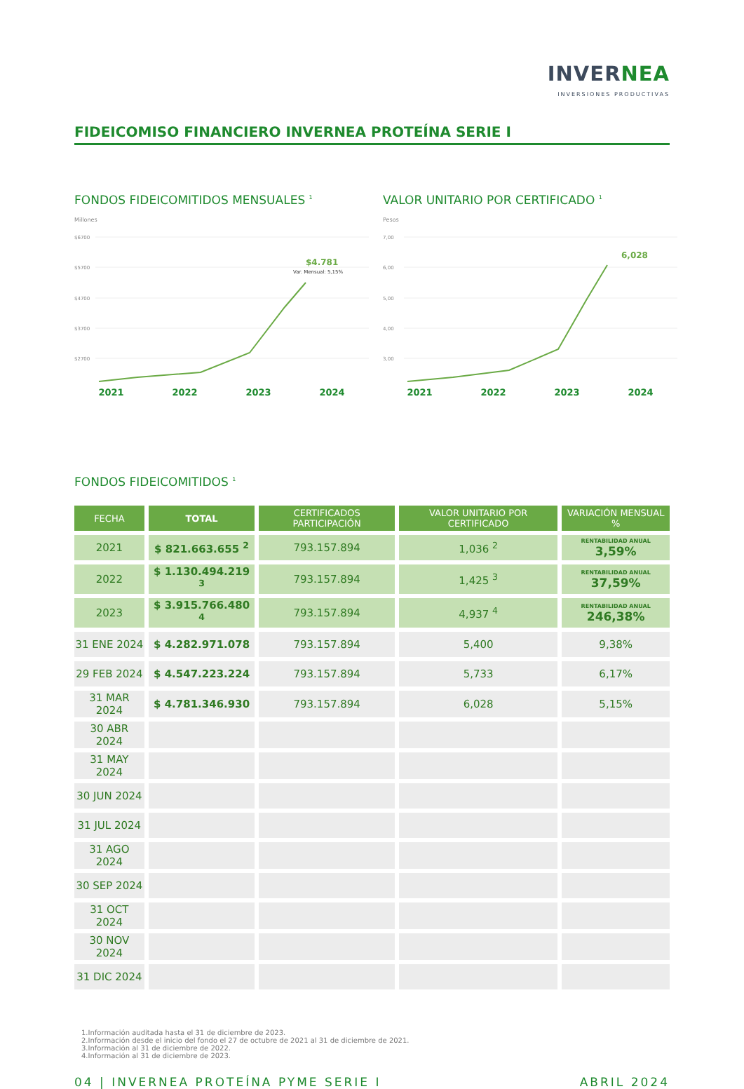INVERNEA
INVERSIONES PRODUCTIVAS
FIDEICOMISO FINANCIERO INVERNEA PROTEÍNA SERIE I
FONDOS FIDEICOMITIDOS MENSUALES <sup>1</sup>
Millones
$6700
$5700
$4700
$3700
$2700
$4.781
Var. Mensual: 5,15%
2021 2022 2023 2024
VALOR UNITARIO POR CERTIFICADO <sup>1</sup>
Pesos
7,00
6,00
5,00
4,00
3,00
6,028
2021 2022 2023 2024
FONDOS FIDEICOMITIDOS <sup>1</sup>
| FECHA | TOTAL | CERTIFICADOS PARTICIPACIÓN | VALOR UNITARIO POR CERTIFICADO | VARIACIÓN MENSUAL % |
| --- | --- | --- | --- | --- |
| 2021 | $ 821.663.655 <sup>2</sup> | 793.157.894 | 1,036 <sup>2</sup> | RENTABILIDAD ANUAL 3,59% |
| 2022 | $ 1.130.494.219 <sup>3</sup> | 793.157.894 | 1,425 <sup>3</sup> | RENTABILIDAD ANUAL 37,59% |
| 2023 | $ 3.915.766.480 <sup>4</sup> | 793.157.894 | 4,937 <sup>4</sup> | RENTABILIDAD ANUAL 246,38% |
| 31 ENE 2024 | $ 4.282.971.078 | 793.157.894 | 5,400 | 9,38% |
| 29 FEB 2024 | $ 4.547.223.224 | 793.157.894 | 5,733 | 6,17% |
| 31 MAR 2024 | $ 4.781.346.930 | 793.157.894 | 6,028 | 5,15% |
| 30 ABR 2024 | | | | |
| 31 MAY 2024 | | | | |
| 30 JUN 2024 | | | | |
| 31 JUL 2024 | | | | |
| 31 AGO 2024 | | | | |
| 30 SEP 2024 | | | | |
| 31 OCT 2024 | | | | |
| 30 NOV 2024 | | | | |
| 31 DIC 2024 | | | | |
1.Información auditada hasta el 31 de diciembre de 2023.
2.Información desde el inicio del fondo el 27 de octubre de 2021 al 31 de diciembre de 2021.
3.Información al 31 de diciembre de 2022.
4.Información al 31 de diciembre de 2023.
04 | INVERNEA PROTEÍNA PYME SERIE I ABRIL 2024